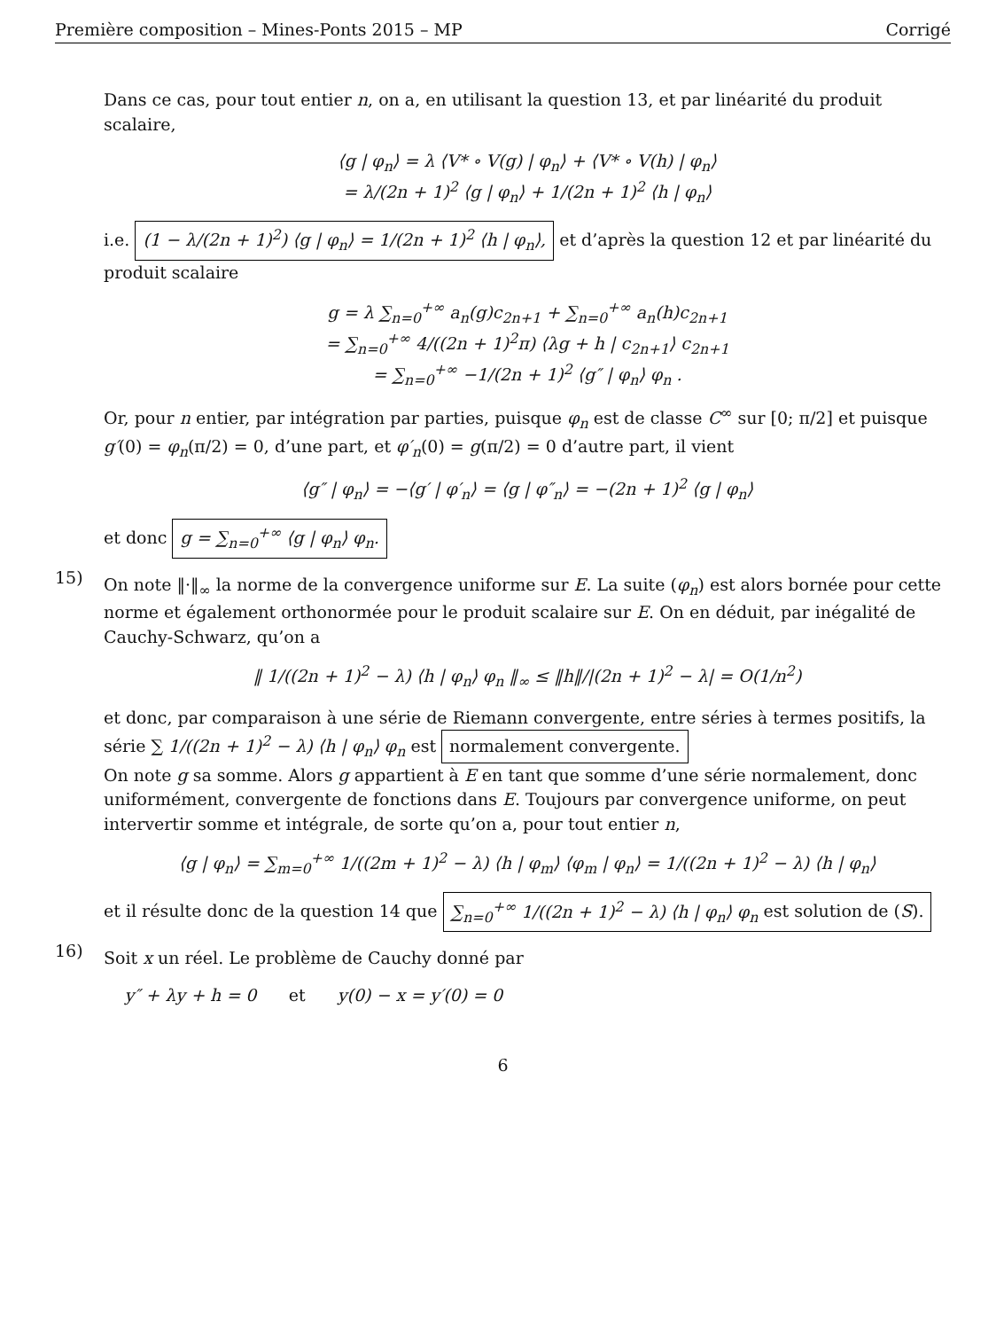Première composition – Mines-Ponts 2015 – MP Corrigé
Dans ce cas, pour tout entier n, on a, en utilisant la question 13, et par linéarité du produit scalaire,
⟨g | φ<sub>n</sub>⟩ = λ ⟨V* ∘ V(g) | φ<sub>n</sub>⟩ + ⟨V* ∘ V(h) | φ<sub>n</sub>⟩
= λ/(2n + 1)<sup>2</sup> ⟨g | φ<sub>n</sub>⟩ + 1/(2n + 1)<sup>2</sup> ⟨h | φ<sub>n</sub>⟩
i.e. (1 − λ/(2n + 1)<sup>2</sup>) ⟨g | φ<sub>n</sub>⟩ = 1/(2n + 1)<sup>2</sup> ⟨h | φ<sub>n</sub>⟩, et d’après la question 12 et par linéarité du produit scalaire
g = λ ∑<sub>n=0</sub><sup>+∞</sup> a<sub>n</sub>(g)c<sub>2n+1</sub> + ∑<sub>n=0</sub><sup>+∞</sup> a<sub>n</sub>(h)c<sub>2n+1</sub>
= ∑<sub>n=0</sub><sup>+∞</sup> 4/((2n + 1)<sup>2</sup>π) ⟨λg + h | c<sub>2n+1</sub>⟩ c<sub>2n+1</sub>
= ∑<sub>n=0</sub><sup>+∞</sup> −1/(2n + 1)<sup>2</sup> ⟨g″ | φ<sub>n</sub>⟩ φ<sub>n</sub> .
Or, pour n entier, par intégration par parties, puisque φ<sub>n</sub> est de classe C<sup>∞</sup> sur [0; π/2] et puisque g′(0) = φ<sub>n</sub>(π/2) = 0, d’une part, et φ′<sub>n</sub>(0) = g(π/2) = 0 d’autre part, il vient
⟨g″ | φ<sub>n</sub>⟩ = −⟨g′ | φ′<sub>n</sub>⟩ = ⟨g | φ″<sub>n</sub>⟩ = −(2n + 1)<sup>2</sup> ⟨g | φ<sub>n</sub>⟩
et donc g = ∑<sub>n=0</sub><sup>+∞</sup> ⟨g | φ<sub>n</sub>⟩ φ<sub>n</sub>.
15)
On note ‖·‖<sub>∞</sub> la norme de la convergence uniforme sur E. La suite (φ<sub>n</sub>) est alors bornée pour cette norme et également orthonormée pour le produit scalaire sur E. On en déduit, par inégalité de Cauchy-Schwarz, qu’on a
‖ 1/((2n + 1)<sup>2</sup> − λ) ⟨h | φ<sub>n</sub>⟩ φ<sub>n</sub> ‖<sub>∞</sub> ≤ ‖h‖/|(2n + 1)<sup>2</sup> − λ| = O(1/n<sup>2</sup>)
et donc, par comparaison à une série de Riemann convergente, entre séries à termes positifs, la série ∑ 1/((2n + 1)<sup>2</sup> − λ) ⟨h | φ<sub>n</sub>⟩ φ<sub>n</sub> est normalement convergente.
On note g sa somme. Alors g appartient à E en tant que somme d’une série normalement, donc uniformément, convergente de fonctions dans E. Toujours par convergence uniforme, on peut intervertir somme et intégrale, de sorte qu’on a, pour tout entier n,
⟨g | φ<sub>n</sub>⟩ = ∑<sub>m=0</sub><sup>+∞</sup> 1/((2m + 1)<sup>2</sup> − λ) ⟨h | φ<sub>m</sub>⟩ ⟨φ<sub>m</sub> | φ<sub>n</sub>⟩ = 1/((2n + 1)<sup>2</sup> − λ) ⟨h | φ<sub>n</sub>⟩
et il résulte donc de la question 14 que ∑<sub>n=0</sub><sup>+∞</sup> 1/((2n + 1)<sup>2</sup> − λ) ⟨h | φ<sub>n</sub>⟩ φ<sub>n</sub> est solution de (S).
16)
Soit x un réel. Le problème de Cauchy donné par
y″ + λy + h = 0 et y(0) − x = y′(0) = 0
6